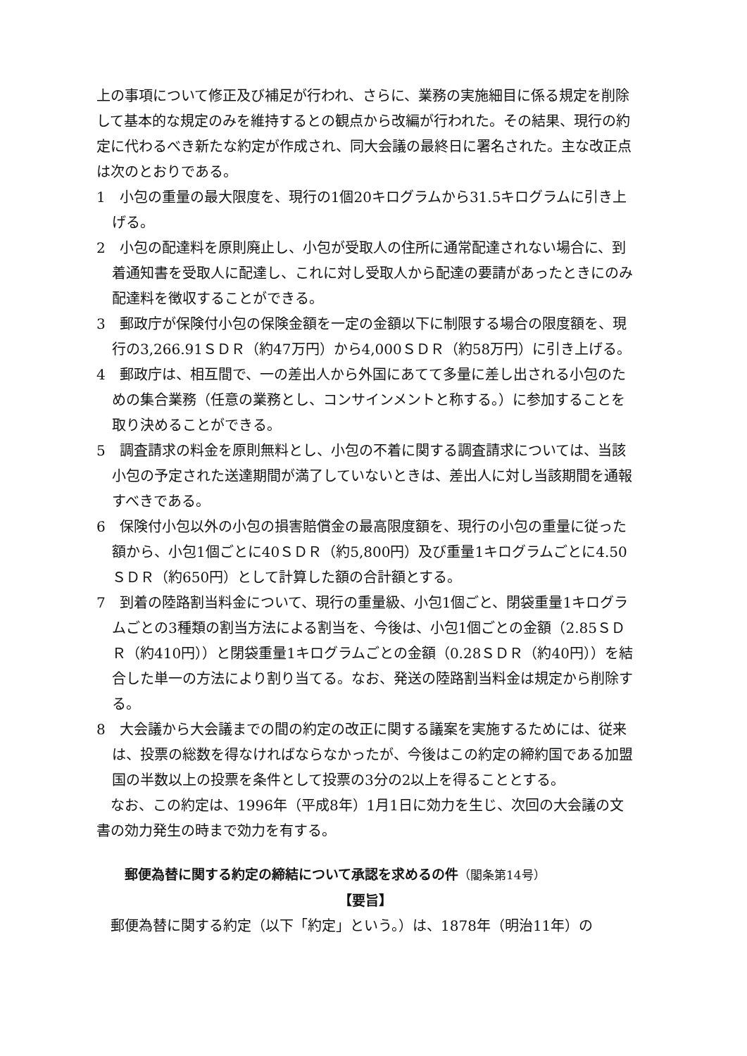上の事項について修正及び補足が行われ、さらに、業務の実施細目に係る規定を削除して基本的な規定のみを維持するとの観点から改編が行われた。その結果、現行の約定に代わるべき新たな約定が作成され、同大会議の最終日に署名された。主な改正点は次のとおりである。
1　小包の重量の最大限度を、現行の1個20キログラムから31.5キログラムに引き上げる。
2　小包の配達料を原則廃止し、小包が受取人の住所に通常配達されない場合に、到着通知書を受取人に配達し、これに対し受取人から配達の要請があったときにのみ配達料を徴収することができる。
3　郵政庁が保険付小包の保険金額を一定の金額以下に制限する場合の限度額を、現行の3,266.91ＳＤＲ（約47万円）から4,000ＳＤＲ（約58万円）に引き上げる。
4　郵政庁は、相互間で、一の差出人から外国にあてて多量に差し出される小包のための集合業務（任意の業務とし、コンサインメントと称する。）に参加することを取り決めることができる。
5　調査請求の料金を原則無料とし、小包の不着に関する調査請求については、当該小包の予定された送達期間が満了していないときは、差出人に対し当該期間を通報すべきである。
6　保険付小包以外の小包の損害賠償金の最高限度額を、現行の小包の重量に従った額から、小包1個ごとに40ＳＤＲ（約5,800円）及び重量1キログラムごとに4.50ＳＤＲ（約650円）として計算した額の合計額とする。
7　到着の陸路割当料金について、現行の重量級、小包1個ごと、閉袋重量1キログラムごとの3種類の割当方法による割当を、今後は、小包1個ごとの金額（2.85ＳＤＲ（約410円））と閉袋重量1キログラムごとの金額（0.28ＳＤＲ（約40円））を結合した単一の方法により割り当てる。なお、発送の陸路割当料金は規定から削除する。
8　大会議から大会議までの間の約定の改正に関する議案を実施するためには、従来は、投票の総数を得なければならなかったが、今後はこの約定の締約国である加盟国の半数以上の投票を条件として投票の3分の2以上を得ることとする。
なお、この約定は、1996年（平成8年）1月1日に効力を生じ、次回の大会議の文書の効力発生の時まで効力を有する。
郵便為替に関する約定の締結について承認を求めるの件（閣条第14号）
【要旨】
郵便為替に関する約定（以下「約定」という。）は、1878年（明治11年）の